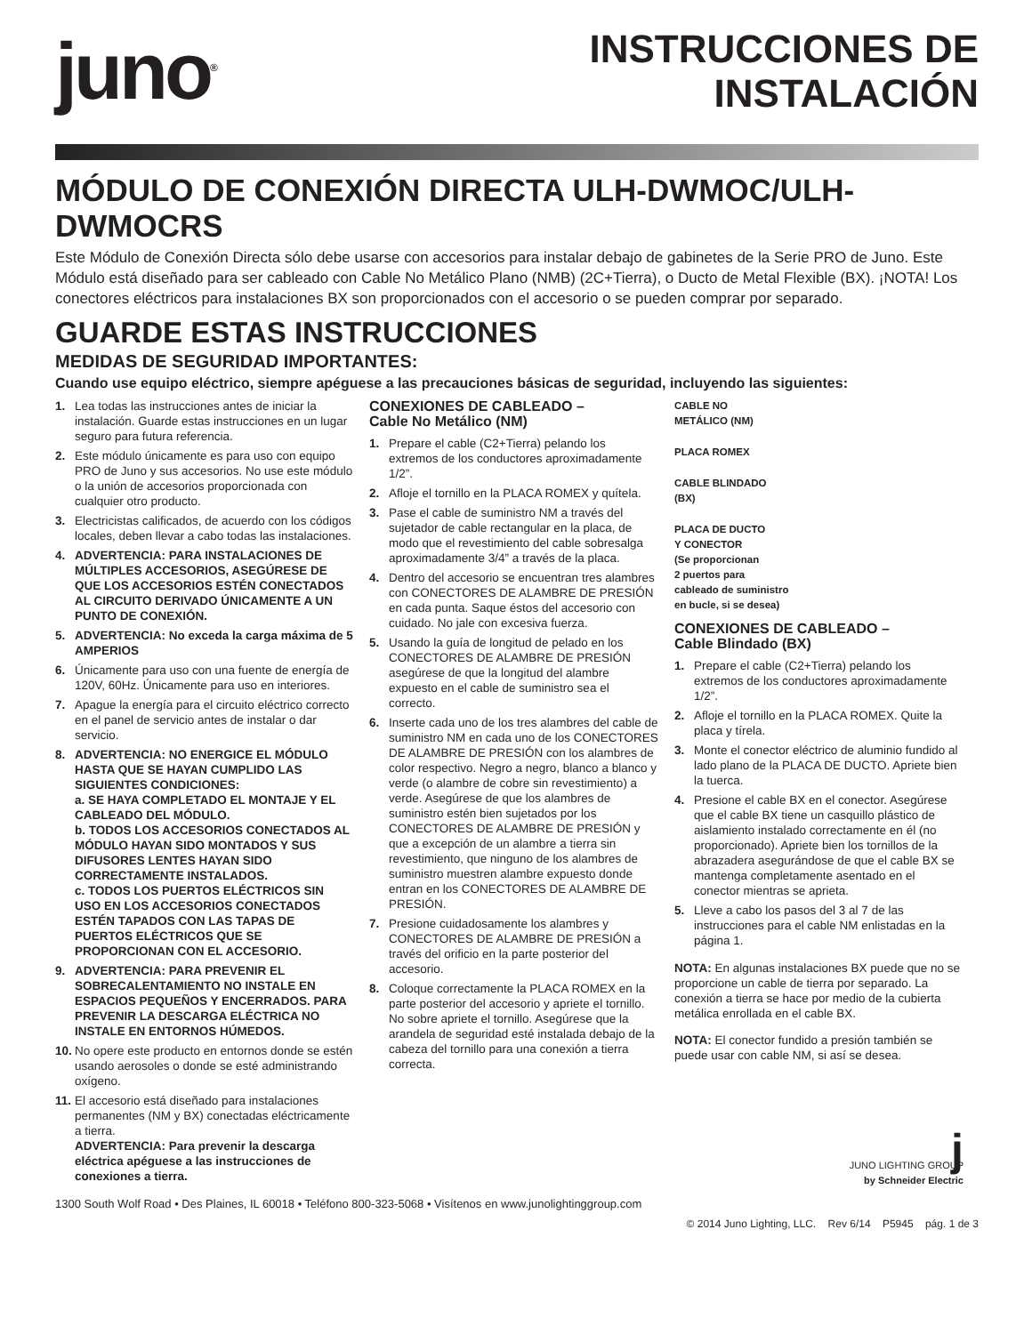juno<sup>®</sup>
INSTRUCCIONES DE INSTALACIÓN
MÓDULO DE CONEXIÓN DIRECTA ULH-DWMOC/ULH-DWMOCRS
Este Módulo de Conexión Directa sólo debe usarse con accesorios para instalar debajo de gabinetes de la Serie PRO de Juno. Este Módulo está diseñado para ser cableado con Cable No Metálico Plano (NMB) (2C+Tierra), o Ducto de Metal Flexible (BX). ¡NOTA! Los conectores eléctricos para instalaciones BX son proporcionados con el accesorio o se pueden comprar por separado.
GUARDE ESTAS INSTRUCCIONES
MEDIDAS DE SEGURIDAD IMPORTANTES:
Cuando use equipo eléctrico, siempre apéguese a las precauciones básicas de seguridad, incluyendo las siguientes:
1. Lea todas las instrucciones antes de iniciar la instalación. Guarde estas instrucciones en un lugar seguro para futura referencia.
2. Este módulo únicamente es para uso con equipo PRO de Juno y sus accesorios. No use este módulo o la unión de accesorios proporcionada con cualquier otro producto.
3. Electricistas calificados, de acuerdo con los códigos locales, deben llevar a cabo todas las instalaciones.
4. ADVERTENCIA: PARA INSTALACIONES DE MÚLTIPLES ACCESORIOS, ASEGÚRESE DE QUE LOS ACCESORIOS ESTÉN CONECTADOS AL CIRCUITO DERIVADO ÚNICAMENTE A UN PUNTO DE CONEXIÓN.
5. ADVERTENCIA: No exceda la carga máxima de 5 AMPERIOS
6. Únicamente para uso con una fuente de energía de 120V, 60Hz. Únicamente para uso en interiores.
7. Apague la energía para el circuito eléctrico correcto en el panel de servicio antes de instalar o dar servicio.
8. ADVERTENCIA: NO ENERGICE EL MÓDULO HASTA QUE SE HAYAN CUMPLIDO LAS SIGUIENTES CONDICIONES:
a. SE HAYA COMPLETADO EL MONTAJE Y EL CABLEADO DEL MÓDULO.
b. TODOS LOS ACCESORIOS CONECTADOS AL MÓDULO HAYAN SIDO MONTADOS Y SUS DIFUSORES LENTES HAYAN SIDO CORRECTAMENTE INSTALADOS.
c. TODOS LOS PUERTOS ELÉCTRICOS SIN USO EN LOS ACCESORIOS CONECTADOS ESTÉN TAPADOS CON LAS TAPAS DE PUERTOS ELÉCTRICOS QUE SE PROPORCIONAN CON EL ACCESORIO.
9. ADVERTENCIA: PARA PREVENIR EL SOBRECALENTAMIENTO NO INSTALE EN ESPACIOS PEQUEÑOS Y ENCERRADOS. PARA PREVENIR LA DESCARGA ELÉCTRICA NO INSTALE EN ENTORNOS HÚMEDOS.
10. No opere este producto en entornos donde se estén usando aerosoles o donde se esté administrando oxígeno.
11. El accesorio está diseñado para instalaciones permanentes (NM y BX) conectadas eléctricamente a tierra.
ADVERTENCIA: Para prevenir la descarga eléctrica apéguese a las instrucciones de conexiones a tierra.
CONEXIONES DE CABLEADO –
Cable No Metálico (NM)
1. Prepare el cable (C2+Tierra) pelando los extremos de los conductores aproximadamente 1/2”.
2. Afloje el tornillo en la PLACA ROMEX y quítela.
3. Pase el cable de suministro NM a través del sujetador de cable rectangular en la placa, de modo que el revestimiento del cable sobresalga aproximadamente 3/4” a través de la placa.
4. Dentro del accesorio se encuentran tres alambres con CONECTORES DE ALAMBRE DE PRESIÓN en cada punta. Saque éstos del accesorio con cuidado. No jale con excesiva fuerza.
5. Usando la guía de longitud de pelado en los CONECTORES DE ALAMBRE DE PRESIÓN asegúrese de que la longitud del alambre expuesto en el cable de suministro sea el correcto.
6. Inserte cada uno de los tres alambres del cable de suministro NM en cada uno de los CONECTORES DE ALAMBRE DE PRESIÓN con los alambres de color respectivo. Negro a negro, blanco a blanco y verde (o alambre de cobre sin revestimiento) a verde. Asegúrese de que los alambres de suministro estén bien sujetados por los CONECTORES DE ALAMBRE DE PRESIÓN y que a excepción de un alambre a tierra sin revestimiento, que ninguno de los alambres de suministro muestren alambre expuesto donde entran en los CONECTORES DE ALAMBRE DE PRESIÓN.
7. Presione cuidadosamente los alambres y CONECTORES DE ALAMBRE DE PRESIÓN a través del orificio en la parte posterior del accesorio.
8. Coloque correctamente la PLACA ROMEX en la parte posterior del accesorio y apriete el tornillo. No sobre apriete el tornillo. Asegúrese que la arandela de seguridad esté instalada debajo de la cabeza del tornillo para una conexión a tierra correcta.
CABLE NO
METÁLICO (NM)
PLACA ROMEX
CABLE BLINDADO
(BX)
PLACA DE DUCTO
Y CONECTOR
(Se proporcionan
2 puertos para
cableado de suministro
en bucle, si se desea)
CONEXIONES DE CABLEADO –
Cable Blindado (BX)
1. Prepare el cable (C2+Tierra) pelando los extremos de los conductores aproximadamente 1/2”.
2. Afloje el tornillo en la PLACA ROMEX. Quite la placa y tírela.
3. Monte el conector eléctrico de aluminio fundido al lado plano de la PLACA DE DUCTO. Apriete bien la tuerca.
4. Presione el cable BX en el conector. Asegúrese que el cable BX tiene un casquillo plástico de aislamiento instalado correctamente en él (no proporcionado). Apriete bien los tornillos de la abrazadera asegurándose de que el cable BX se mantenga completamente asentado en el conector mientras se aprieta.
5. Lleve a cabo los pasos del 3 al 7 de las instrucciones para el cable NM enlistadas en la página 1.
NOTA: En algunas instalaciones BX puede que no se proporcione un cable de tierra por separado. La conexión a tierra se hace por medio de la cubierta metálica enrollada en el cable BX.
NOTA: El conector fundido a presión también se puede usar con cable NM, si así se desea.
j
JUNO LIGHTING GROUP
by Schneider Electric
1300 South Wolf Road • Des Plaines, IL 60018 • Teléfono 800-323-5068 • Visítenos en www.junolightinggroup.com
© 2014 Juno Lighting, LLC. Rev 6/14 P5945 pág. 1 de 3